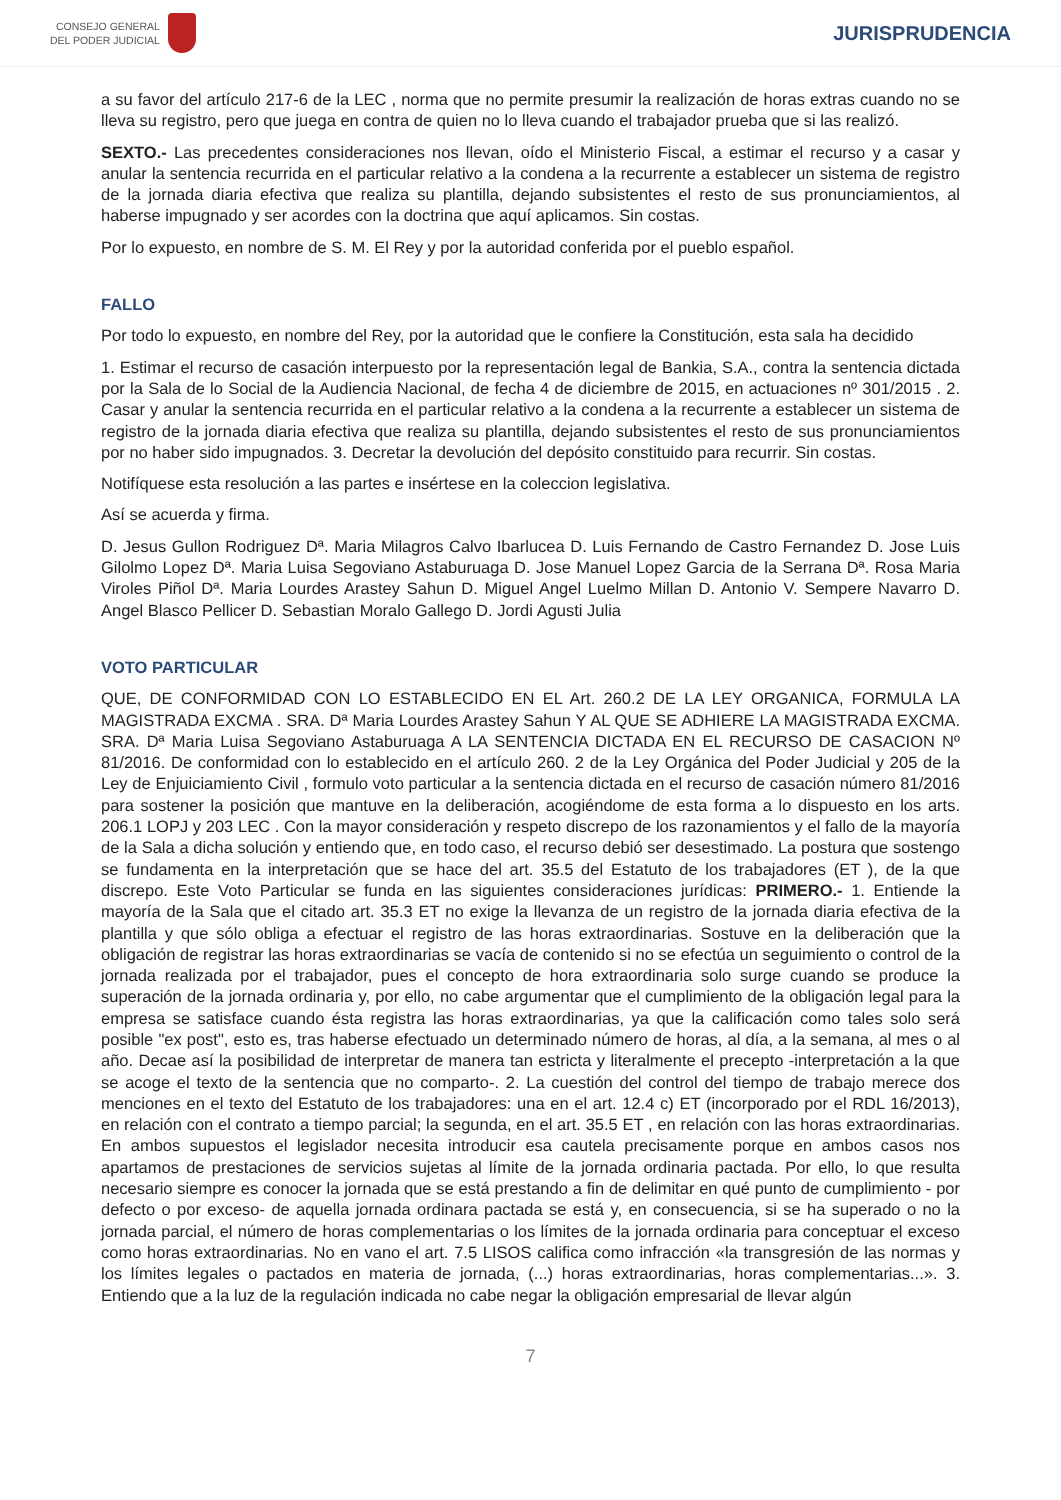CONSEJO GENERAL
DEL PODER JUDICIAL
JURISPRUDENCIA
a su favor del artículo 217-6 de la LEC , norma que no permite presumir la realización de horas extras cuando no se lleva su registro, pero que juega en contra de quien no lo lleva cuando el trabajador prueba que si las realizó.
SEXTO.- Las precedentes consideraciones nos llevan, oído el Ministerio Fiscal, a estimar el recurso y a casar y anular la sentencia recurrida en el particular relativo a la condena a la recurrente a establecer un sistema de registro de la jornada diaria efectiva que realiza su plantilla, dejando subsistentes el resto de sus pronunciamientos, al haberse impugnado y ser acordes con la doctrina que aquí aplicamos. Sin costas.
Por lo expuesto, en nombre de S. M. El Rey y por la autoridad conferida por el pueblo español.
FALLO
Por todo lo expuesto, en nombre del Rey, por la autoridad que le confiere la Constitución, esta sala ha decidido
1. Estimar el recurso de casación interpuesto por la representación legal de Bankia, S.A., contra la sentencia dictada por la Sala de lo Social de la Audiencia Nacional, de fecha 4 de diciembre de 2015, en actuaciones nº 301/2015 . 2. Casar y anular la sentencia recurrida en el particular relativo a la condena a la recurrente a establecer un sistema de registro de la jornada diaria efectiva que realiza su plantilla, dejando subsistentes el resto de sus pronunciamientos por no haber sido impugnados. 3. Decretar la devolución del depósito constituido para recurrir. Sin costas.
Notifíquese esta resolución a las partes e insértese en la coleccion legislativa.
Así se acuerda y firma.
D. Jesus Gullon Rodriguez Dª. Maria Milagros Calvo Ibarlucea D. Luis Fernando de Castro Fernandez D. Jose Luis Gilolmo Lopez Dª. Maria Luisa Segoviano Astaburuaga D. Jose Manuel Lopez Garcia de la Serrana Dª. Rosa Maria Viroles Piñol Dª. Maria Lourdes Arastey Sahun D. Miguel Angel Luelmo Millan D. Antonio V. Sempere Navarro D. Angel Blasco Pellicer D. Sebastian Moralo Gallego D. Jordi Agusti Julia
VOTO PARTICULAR
QUE, DE CONFORMIDAD CON LO ESTABLECIDO EN EL Art. 260.2 DE LA LEY ORGANICA, FORMULA LA MAGISTRADA EXCMA . SRA. Dª Maria Lourdes Arastey Sahun Y AL QUE SE ADHIERE LA MAGISTRADA EXCMA. SRA. Dª Maria Luisa Segoviano Astaburuaga A LA SENTENCIA DICTADA EN EL RECURSO DE CASACION Nº 81/2016. De conformidad con lo establecido en el artículo 260. 2 de la Ley Orgánica del Poder Judicial y 205 de la Ley de Enjuiciamiento Civil , formulo voto particular a la sentencia dictada en el recurso de casación número 81/2016 para sostener la posición que mantuve en la deliberación, acogiéndome de esta forma a lo dispuesto en los arts. 206.1 LOPJ y 203 LEC . Con la mayor consideración y respeto discrepo de los razonamientos y el fallo de la mayoría de la Sala a dicha solución y entiendo que, en todo caso, el recurso debió ser desestimado. La postura que sostengo se fundamenta en la interpretación que se hace del art. 35.5 del Estatuto de los trabajadores (ET ), de la que discrepo. Este Voto Particular se funda en las siguientes consideraciones jurídicas: PRIMERO.- 1. Entiende la mayoría de la Sala que el citado art. 35.3 ET no exige la llevanza de un registro de la jornada diaria efectiva de la plantilla y que sólo obliga a efectuar el registro de las horas extraordinarias. Sostuve en la deliberación que la obligación de registrar las horas extraordinarias se vacía de contenido si no se efectúa un seguimiento o control de la jornada realizada por el trabajador, pues el concepto de hora extraordinaria solo surge cuando se produce la superación de la jornada ordinaria y, por ello, no cabe argumentar que el cumplimiento de la obligación legal para la empresa se satisface cuando ésta registra las horas extraordinarias, ya que la calificación como tales solo será posible "ex post", esto es, tras haberse efectuado un determinado número de horas, al día, a la semana, al mes o al año. Decae así la posibilidad de interpretar de manera tan estricta y literalmente el precepto -interpretación a la que se acoge el texto de la sentencia que no comparto-. 2. La cuestión del control del tiempo de trabajo merece dos menciones en el texto del Estatuto de los trabajadores: una en el art. 12.4 c) ET (incorporado por el RDL 16/2013), en relación con el contrato a tiempo parcial; la segunda, en el art. 35.5 ET , en relación con las horas extraordinarias. En ambos supuestos el legislador necesita introducir esa cautela precisamente porque en ambos casos nos apartamos de prestaciones de servicios sujetas al límite de la jornada ordinaria pactada. Por ello, lo que resulta necesario siempre es conocer la jornada que se está prestando a fin de delimitar en qué punto de cumplimiento - por defecto o por exceso- de aquella jornada ordinara pactada se está y, en consecuencia, si se ha superado o no la jornada parcial, el número de horas complementarias o los límites de la jornada ordinaria para conceptuar el exceso como horas extraordinarias. No en vano el art. 7.5 LISOS califica como infracción «la transgresión de las normas y los límites legales o pactados en materia de jornada, (...) horas extraordinarias, horas complementarias...». 3. Entiendo que a la luz de la regulación indicada no cabe negar la obligación empresarial de llevar algún
7